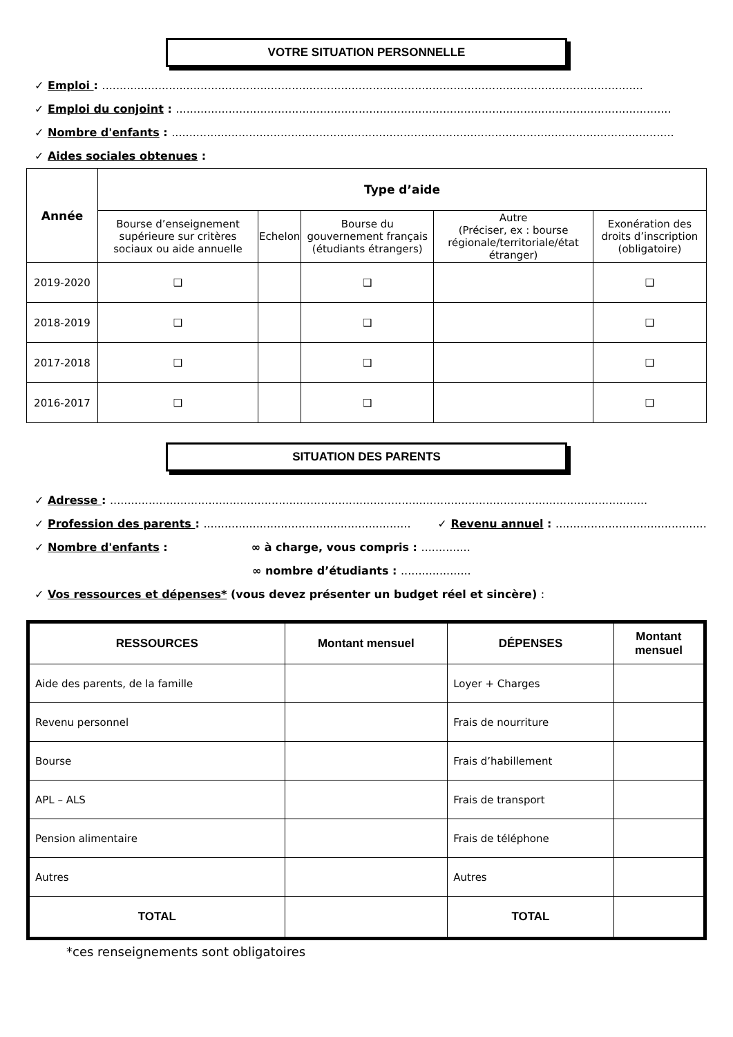VOTRE SITUATION PERSONNELLE
✓ Emploi : ..........................................................................................................................................................
✓ Emploi du conjoint : .............................................................................................................................................
✓ Nombre d'enfants : ...............................................................................................................................................
✓ Aides sociales obtenues :
| Année | Type d’aide | | | | |
| --- | --- | --- | --- | --- | --- |
| | Bourse d’enseignement supérieure sur critères sociaux ou aide annuelle | Echelon | Bourse du gouvernement français (étudiants étrangers) | Autre (Préciser, ex : bourse régionale/territoriale/état étranger) | Exonération des droits d’inscription (obligatoire) |
| 2019-2020 | ❑ | | ❑ | | ❑ |
| 2018-2019 | ❑ | | ❑ | | ❑ |
| 2017-2018 | ❑ | | ❑ | | ❑ |
| 2016-2017 | ❑ | | ❑ | | ❑ |
SITUATION DES PARENTS
✓ Adresse : .........................................................................................................................................................
✓ Profession des parents : ........................................................... ✓ Revenu annuel : ...............................................
✓ Nombre d'enfants : ∞ à charge, vous compris : ..............
∞ nombre d’étudiants : ....................
✓ Vos ressources et dépenses* (vous devez présenter un budget réel et sincère) :
| RESSOURCES | Montant mensuel | DÉPENSES | Montant mensuel |
| --- | --- | --- | --- |
| Aide des parents, de la famille | | Loyer + Charges | |
| Revenu personnel | | Frais de nourriture | |
| Bourse | | Frais d’habillement | |
| APL – ALS | | Frais de transport | |
| Pension alimentaire | | Frais de téléphone | |
| Autres | | Autres | |
| TOTAL | | TOTAL | |
*ces renseignements sont obligatoires